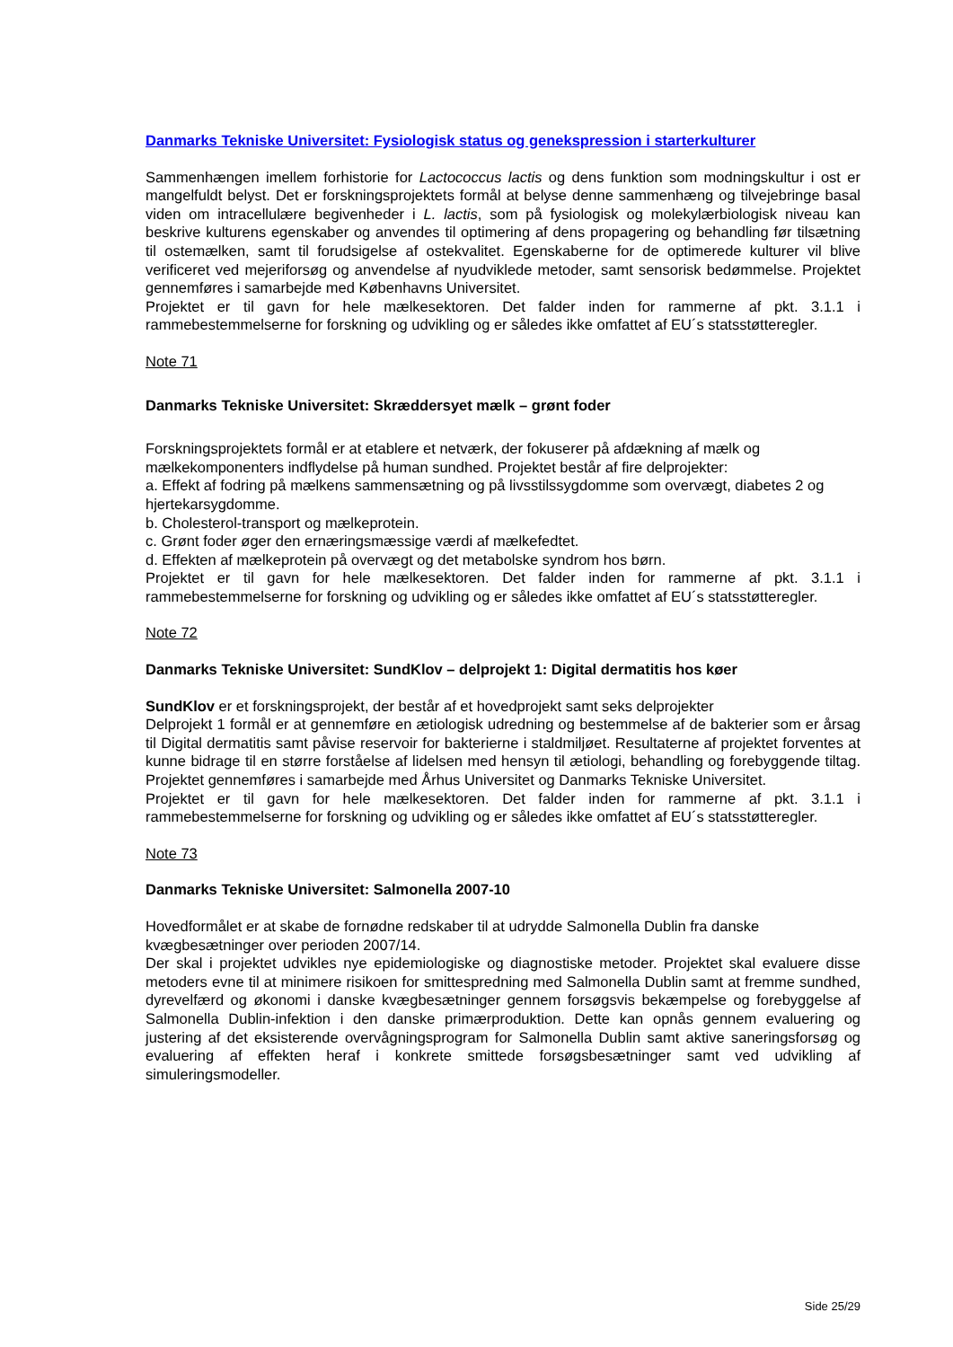Danmarks Tekniske Universitet: Fysiologisk status og genekspression i starterkulturer
Sammenhængen imellem forhistorie for Lactococcus lactis og dens funktion som modningskultur i ost er mangelfuldt belyst. Det er forskningsprojektets formål at belyse denne sammenhæng og tilvejebringe basal viden om intracellulære begivenheder i L. lactis, som på fysiologisk og molekylærbiologisk niveau kan beskrive kulturens egenskaber og anvendes til optimering af dens propagering og behandling før tilsætning til ostemælken, samt til forudsigelse af ostekvalitet. Egenskaberne for de optimerede kulturer vil blive verificeret ved mejeriforsøg og anvendelse af nyudviklede metoder, samt sensorisk bedømmelse. Projektet gennemføres i samarbejde med Københavns Universitet.
Projektet er til gavn for hele mælkesektoren. Det falder inden for rammerne af pkt. 3.1.1 i rammebestemmelserne for forskning og udvikling og er således ikke omfattet af EU´s statsstøtteregler.
Note 71
Danmarks Tekniske Universitet: Skræddersyet mælk – grønt foder
Forskningsprojektets formål er at etablere et netværk, der fokuserer på afdækning af mælk og mælkekomponenters indflydelse på human sundhed. Projektet består af fire delprojekter:
a. Effekt af fodring på mælkens sammensætning og på livsstilssygdomme som overvægt, diabetes 2 og hjertekarsygdomme.
b. Cholesterol-transport og mælkeprotein.
c. Grønt foder øger den ernæringsmæssige værdi af mælkefedtet.
d. Effekten af mælkeprotein på overvægt og det metabolske syndrom hos børn.
Projektet er til gavn for hele mælkesektoren. Det falder inden for rammerne af pkt. 3.1.1 i rammebestemmelserne for forskning og udvikling og er således ikke omfattet af EU´s statsstøtteregler.
Note 72
Danmarks Tekniske Universitet: SundKlov – delprojekt 1: Digital dermatitis hos køer
SundKlov er et forskningsprojekt, der består af et hovedprojekt samt seks delprojekter
Delprojekt 1 formål er at gennemføre en ætiologisk udredning og bestemmelse af de bakterier som er årsag til Digital dermatitis samt påvise reservoir for bakterierne i staldmiljøet. Resultaterne af projektet forventes at kunne bidrage til en større forståelse af lidelsen med hensyn til ætiologi, behandling og forebyggende tiltag. Projektet gennemføres i samarbejde med Århus Universitet og Danmarks Tekniske Universitet.
Projektet er til gavn for hele mælkesektoren. Det falder inden for rammerne af pkt. 3.1.1 i rammebestemmelserne for forskning og udvikling og er således ikke omfattet af EU´s statsstøtteregler.
Note 73
Danmarks Tekniske Universitet: Salmonella 2007-10
Hovedformålet er at skabe de fornødne redskaber til at udrydde Salmonella Dublin fra danske kvægbesætninger over perioden 2007/14.
Der skal i projektet udvikles nye epidemiologiske og diagnostiske metoder. Projektet skal evaluere disse metoders evne til at minimere risikoen for smittespredning med Salmonella Dublin samt at fremme sundhed, dyrevelfærd og økonomi i danske kvægbesætninger gennem forsøgsvis bekæmpelse og forebyggelse af Salmonella Dublin-infektion i den danske primærproduktion. Dette kan opnås gennem evaluering og justering af det eksisterende overvågningsprogram for Salmonella Dublin samt aktive saneringsforsøg og evaluering af effekten heraf i konkrete smittede forsøgsbesætninger samt ved udvikling af simuleringsmodeller.
Side 25/29